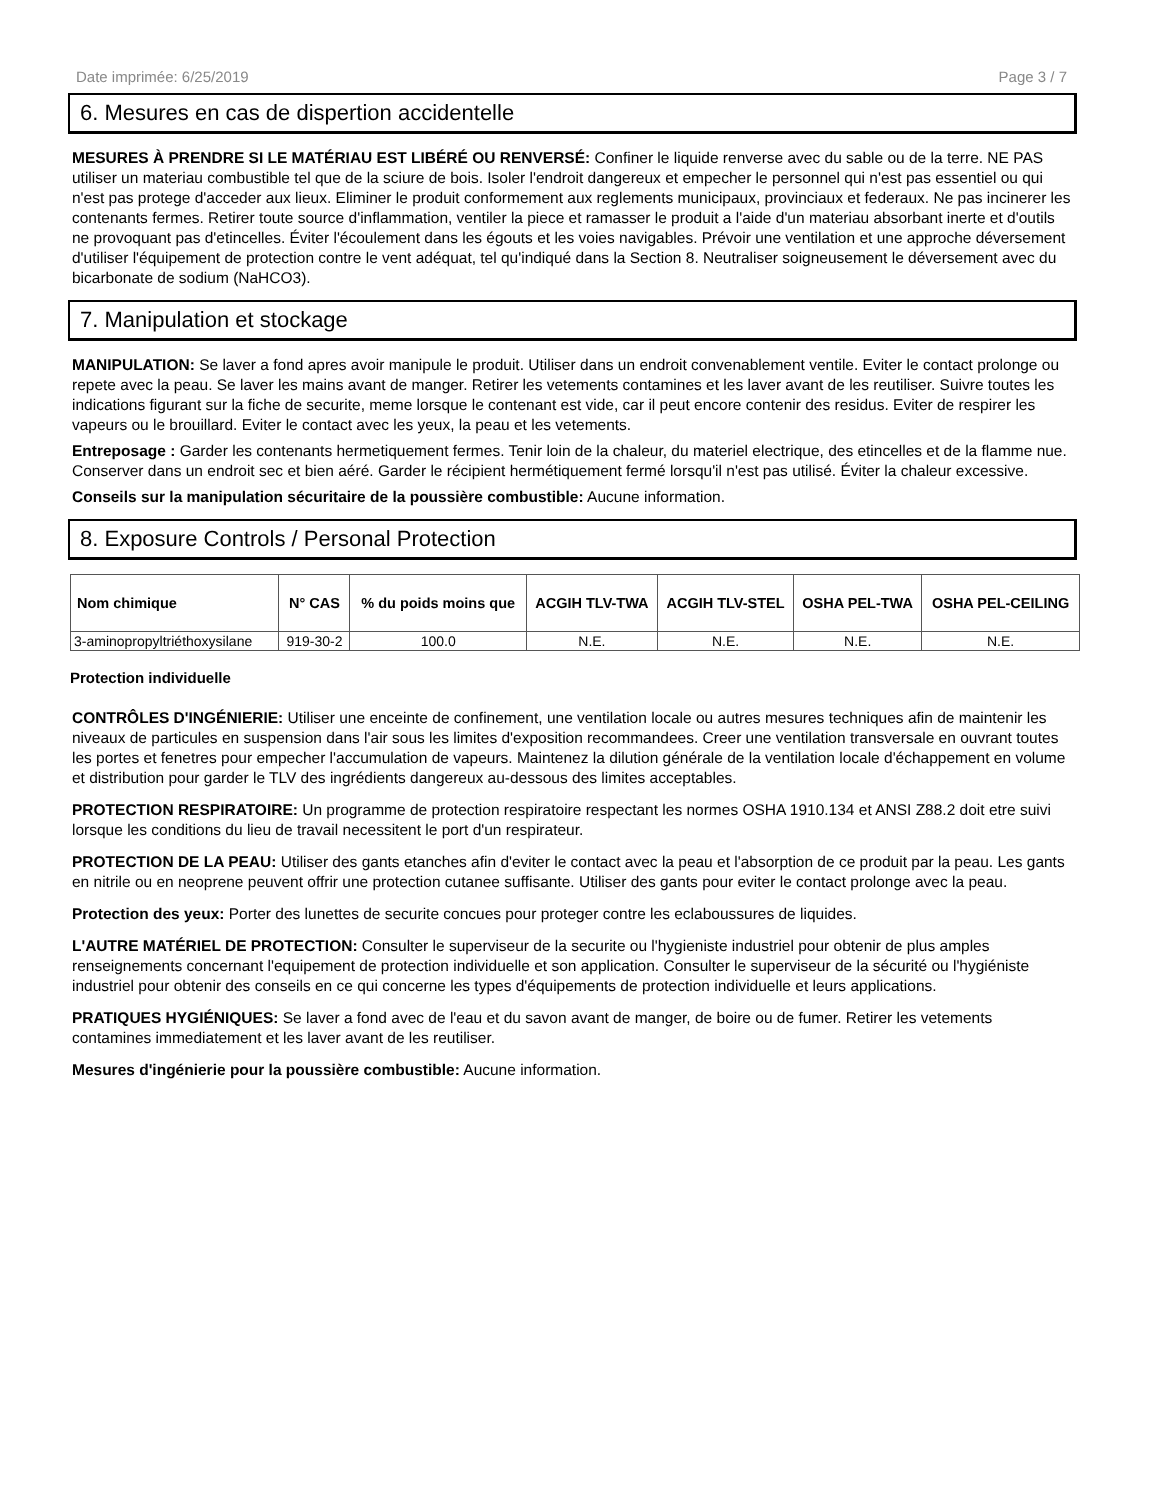Date imprimée: 6/25/2019 Page 3 / 7
6. Mesures en cas de dispertion accidentelle
MESURES À PRENDRE SI LE MATÉRIAU EST LIBÉRÉ OU RENVERSÉ: Confiner le liquide renverse avec du sable ou de la terre. NE PAS utiliser un materiau combustible tel que de la sciure de bois. Isoler l'endroit dangereux et empecher le personnel qui n'est pas essentiel ou qui n'est pas protege d'acceder aux lieux. Eliminer le produit conformement aux reglements municipaux, provinciaux et federaux. Ne pas incinerer les contenants fermes. Retirer toute source d'inflammation, ventiler la piece et ramasser le produit a l'aide d'un materiau absorbant inerte et d'outils ne provoquant pas d'etincelles. Éviter l'écoulement dans les égouts et les voies navigables. Prévoir une ventilation et une approche déversement d'utiliser l'équipement de protection contre le vent adéquat, tel qu'indiqué dans la Section 8. Neutraliser soigneusement le déversement avec du bicarbonate de sodium (NaHCO3).
7. Manipulation et stockage
MANIPULATION: Se laver a fond apres avoir manipule le produit. Utiliser dans un endroit convenablement ventile. Eviter le contact prolonge ou repete avec la peau. Se laver les mains avant de manger. Retirer les vetements contamines et les laver avant de les reutiliser. Suivre toutes les indications figurant sur la fiche de securite, meme lorsque le contenant est vide, car il peut encore contenir des residus. Eviter de respirer les vapeurs ou le brouillard. Eviter le contact avec les yeux, la peau et les vetements.
Entreposage : Garder les contenants hermetiquement fermes. Tenir loin de la chaleur, du materiel electrique, des etincelles et de la flamme nue. Conserver dans un endroit sec et bien aéré. Garder le récipient hermétiquement fermé lorsqu'il n'est pas utilisé. Éviter la chaleur excessive.
Conseils sur la manipulation sécuritaire de la poussière combustible: Aucune information.
8. Exposure Controls / Personal Protection
| Nom chimique | N° CAS | % du poids moins que | ACGIH TLV-TWA | ACGIH TLV-STEL | OSHA PEL-TWA | OSHA PEL-CEILING |
| --- | --- | --- | --- | --- | --- | --- |
| 3-aminopropyltriéthoxysilane | 919-30-2 | 100.0 | N.E. | N.E. | N.E. | N.E. |
Protection individuelle
CONTRÔLES D'INGÉNIERIE: Utiliser une enceinte de confinement, une ventilation locale ou autres mesures techniques afin de maintenir les niveaux de particules en suspension dans l'air sous les limites d'exposition recommandees. Creer une ventilation transversale en ouvrant toutes les portes et fenetres pour empecher l'accumulation de vapeurs. Maintenez la dilution générale de la ventilation locale d'échappement en volume et distribution pour garder le TLV des ingrédients dangereux au-dessous des limites acceptables.
PROTECTION RESPIRATOIRE: Un programme de protection respiratoire respectant les normes OSHA 1910.134 et ANSI Z88.2 doit etre suivi lorsque les conditions du lieu de travail necessitent le port d'un respirateur.
PROTECTION DE LA PEAU: Utiliser des gants etanches afin d'eviter le contact avec la peau et l'absorption de ce produit par la peau. Les gants en nitrile ou en neoprene peuvent offrir une protection cutanee suffisante. Utiliser des gants pour eviter le contact prolonge avec la peau.
Protection des yeux: Porter des lunettes de securite concues pour proteger contre les eclaboussures de liquides.
L'AUTRE MATÉRIEL DE PROTECTION: Consulter le superviseur de la securite ou l'hygieniste industriel pour obtenir de plus amples renseignements concernant l'equipement de protection individuelle et son application. Consulter le superviseur de la sécurité ou l'hygiéniste industriel pour obtenir des conseils en ce qui concerne les types d'équipements de protection individuelle et leurs applications.
PRATIQUES HYGIÉNIQUES: Se laver a fond avec de l'eau et du savon avant de manger, de boire ou de fumer. Retirer les vetements contamines immediatement et les laver avant de les reutiliser.
Mesures d'ingénierie pour la poussière combustible: Aucune information.